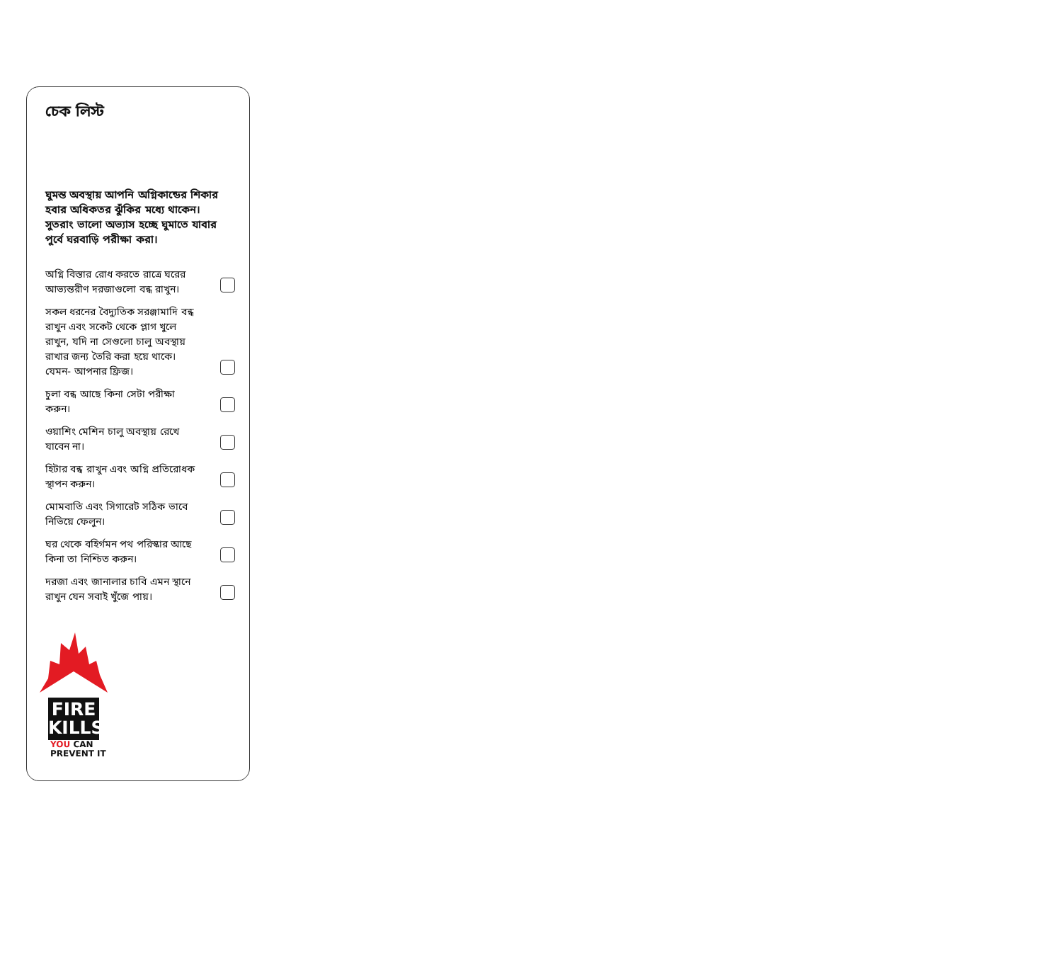চেক লিস্ট
ঘুমন্ত অবস্থায় আপনি অগ্নিকান্ডের শিকার হবার অধিকতর ঝুঁকির মধ্যে থাকেন। সুতরাং ভালো অভ্যাস হচ্ছে ঘুমাতে যাবার পুর্বে ঘরবাড়ি পরীক্ষা করা।
অগ্নি বিস্তার রোধ করতে রাত্রে ঘরের আভ্যন্তরীণ দরজাগুলো বন্ধ রাখুন।
সকল ধরনের বৈদ্যুতিক সরঞ্জামাদি বন্ধ রাখুন এবং সকেট থেকে প্লাগ খুলে রাখুন, যদি না সেগুলো চালু অবস্থায় রাখার জন্য তৈরি করা হয়ে থাকে। যেমন- আপনার ফ্রিজ।
চুলা বন্ধ আছে কিনা সেটা পরীক্ষা করুন।
ওয়াশিং মেশিন চালু অবস্থায় রেখে যাবেন না।
হিটার বন্ধ রাখুন এবং অগ্নি প্রতিরোধক স্থাপন করুন।
মোমবাতি এবং সিগারেট সঠিক ভাবে নিভিয়ে ফেলুন।
ঘর থেকে বহির্গমন পথ পরিস্কার আছে কিনা তা নিশ্চিত করুন।
দরজা এবং জানালার চাবি এমন স্থানে রাখুন যেন সবাই খুঁজে পায়।
FIRE
KILLS
YOU CAN
PREVENT IT